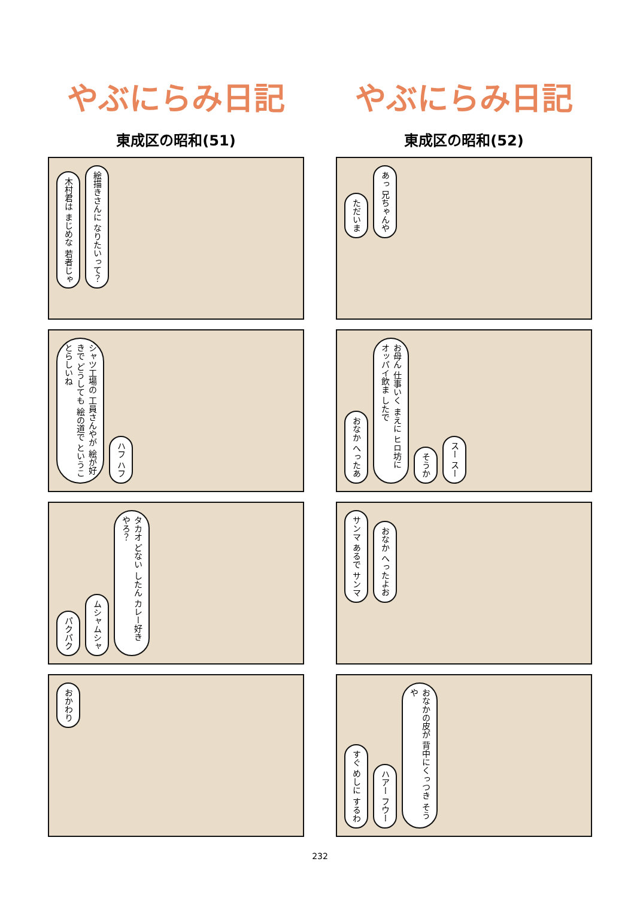やぶにらみ日記
東成区の昭和(51)
木村君は まじめな 若者じゃ 絵描きさんに なりたいって？
シャツ工場の 工員さんやが 絵が好きで どうしても 絵の道で というこ とらしいね ハフ ハフ
パクパク ムシャムシャ タカオ どない したん カレー好き やろ？
おかわり
やぶにらみ日記
東成区の昭和(52)
ただいま あっ 兄ちゃんや
おなか へったあ お母ん 仕事いく まえに ヒロ坊に オッパイ飲ま したで そうか スー スー
サンマ あるで サンマ おなか へったよお
すぐ めしに するわ ハアー フウー おなかの皮が 背中にくっつき そうや
232